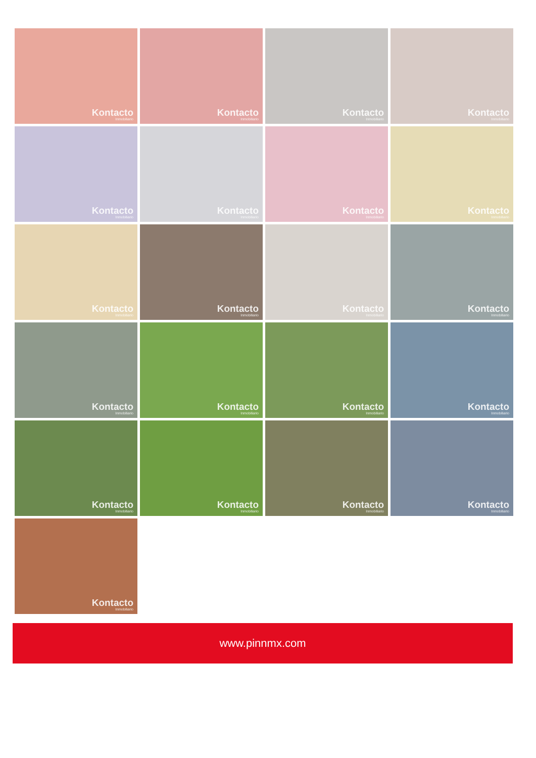Kontacto
Inmobiliario
Kontacto
Inmobiliario
Kontacto
Inmobiliario
Kontacto
Inmobiliario
Kontacto
Inmobiliario
Kontacto
Inmobiliario
Kontacto
Inmobiliario
Kontacto
Inmobiliario
Kontacto
Inmobiliario
Kontacto
Inmobiliario
Kontacto
Inmobiliario
Kontacto
Inmobiliario
Kontacto
Inmobiliario
Kontacto
Inmobiliario
Kontacto
Inmobiliario
Kontacto
Inmobiliario
Kontacto
Inmobiliario
Kontacto
Inmobiliario
Kontacto
Inmobiliario
Kontacto
Inmobiliario
Kontacto
Inmobiliario
www.pinnmx.com